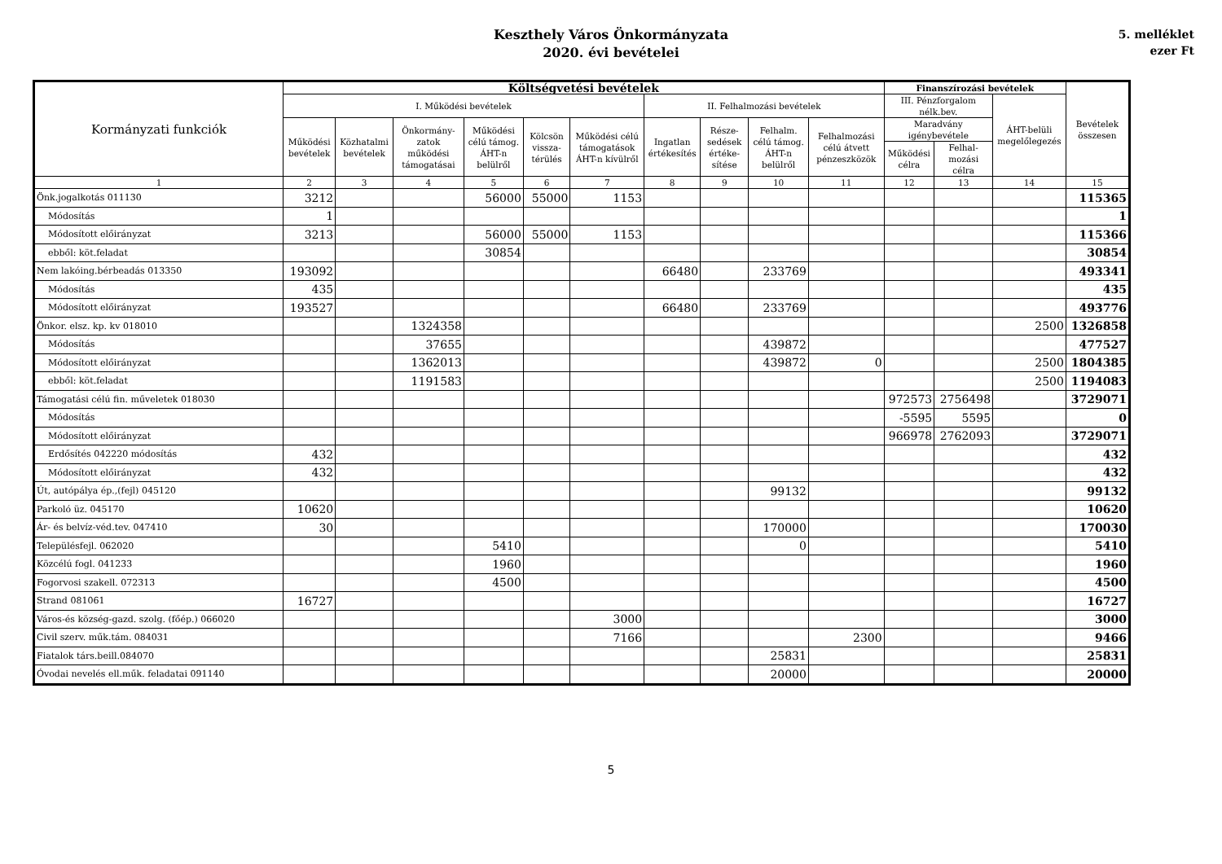Keszthely Város Önkormányzata
2020. évi bevételei
5. melléklet
ezer Ft
| Kormányzati funkciók | Költségvetési bevételek | | | | | | | | | | Finanszírozási bevételek | | | Bevételek összesen |
| --- | --- | --- | --- | --- | --- | --- | --- | --- | --- | --- | --- | --- | --- | --- |
| | I. Működési bevételek | | | | | | II. Felhalmozási bevételek | | | | III. Pénzforgalom nélk.bev. | | ÁHT-belüli megelőlegezés | |
| | Működési bevételek | Közhatalmi bevételek | Önkormány-zatok működési támogatásai | Működési célú támog. ÁHT-n belülről | Kölcsön vissza-térülés | Működési célú támogatások ÁHT-n kívülről | Ingatlan értékesítés | Része-sedések értéke-sítése | Felhalm. célú támog. ÁHT-n belülről | Felhalmozási célú átvett pénzeszközök | Maradvány igénybevétele | | | |
| | | | | | | | | | | | Működési célra | Felhal-mozási célra | | |
| 1 | 2 | 3 | 4 | 5 | 6 | 7 | 8 | 9 | 10 | 11 | 12 | 13 | 14 | 15 |
| Önk.jogalkotás 011130 | 3212 | | | 56000 | 55000 | 1153 | | | | | | | | 115365 |
| Módosítás | 1 | | | | | | | | | | | | | 1 |
| Módosított előirányzat | 3213 | | | 56000 | 55000 | 1153 | | | | | | | | 115366 |
| ebből: köt.feladat | | | | 30854 | | | | | | | | | | 30854 |
| Nem lakóing.bérbeadás 013350 | 193092 | | | | | | 66480 | | 233769 | | | | | 493341 |
| Módosítás | 435 | | | | | | | | | | | | | 435 |
| Módosított előirányzat | 193527 | | | | | | 66480 | | 233769 | | | | | 493776 |
| Önkor. elsz. kp. kv 018010 | | | 1324358 | | | | | | | | | | 2500 | 1326858 |
| Módosítás | | | 37655 | | | | | | 439872 | | | | | 477527 |
| Módosított előirányzat | | | 1362013 | | | | | | 439872 | 0 | | | 2500 | 1804385 |
| ebből: köt.feladat | | | 1191583 | | | | | | | | | | 2500 | 1194083 |
| Támogatási célú fin. műveletek 018030 | | | | | | | | | | | 972573 | 2756498 | | 3729071 |
| Módosítás | | | | | | | | | | | -5595 | 5595 | | 0 |
| Módosított előirányzat | | | | | | | | | | | 966978 | 2762093 | | 3729071 |
| Erdősítés 042220 módosítás | 432 | | | | | | | | | | | | | 432 |
| Módosított előirányzat | 432 | | | | | | | | | | | | | 432 |
| Út, autópálya ép.,(fejl) 045120 | | | | | | | | | 99132 | | | | | 99132 |
| Parkoló üz. 045170 | 10620 | | | | | | | | | | | | | 10620 |
| Ár- és belvíz-véd.tev. 047410 | 30 | | | | | | | | 170000 | | | | | 170030 |
| Településfejl. 062020 | | | | 5410 | | | | | 0 | | | | | 5410 |
| Közcélú fogl. 041233 | | | | 1960 | | | | | | | | | | 1960 |
| Fogorvosi szakell. 072313 | | | | 4500 | | | | | | | | | | 4500 |
| Strand 081061 | 16727 | | | | | | | | | | | | | 16727 |
| Város-és község-gazd. szolg. (főép.) 066020 | | | | | | 3000 | | | | | | | | 3000 |
| Civil szerv. műk.tám. 084031 | | | | | | 7166 | | | | 2300 | | | | 9466 |
| Fiatalok társ.beill.084070 | | | | | | | | | 25831 | | | | | 25831 |
| Óvodai nevelés ell.műk. feladatai 091140 | | | | | | | | | 20000 | | | | | 20000 |
5